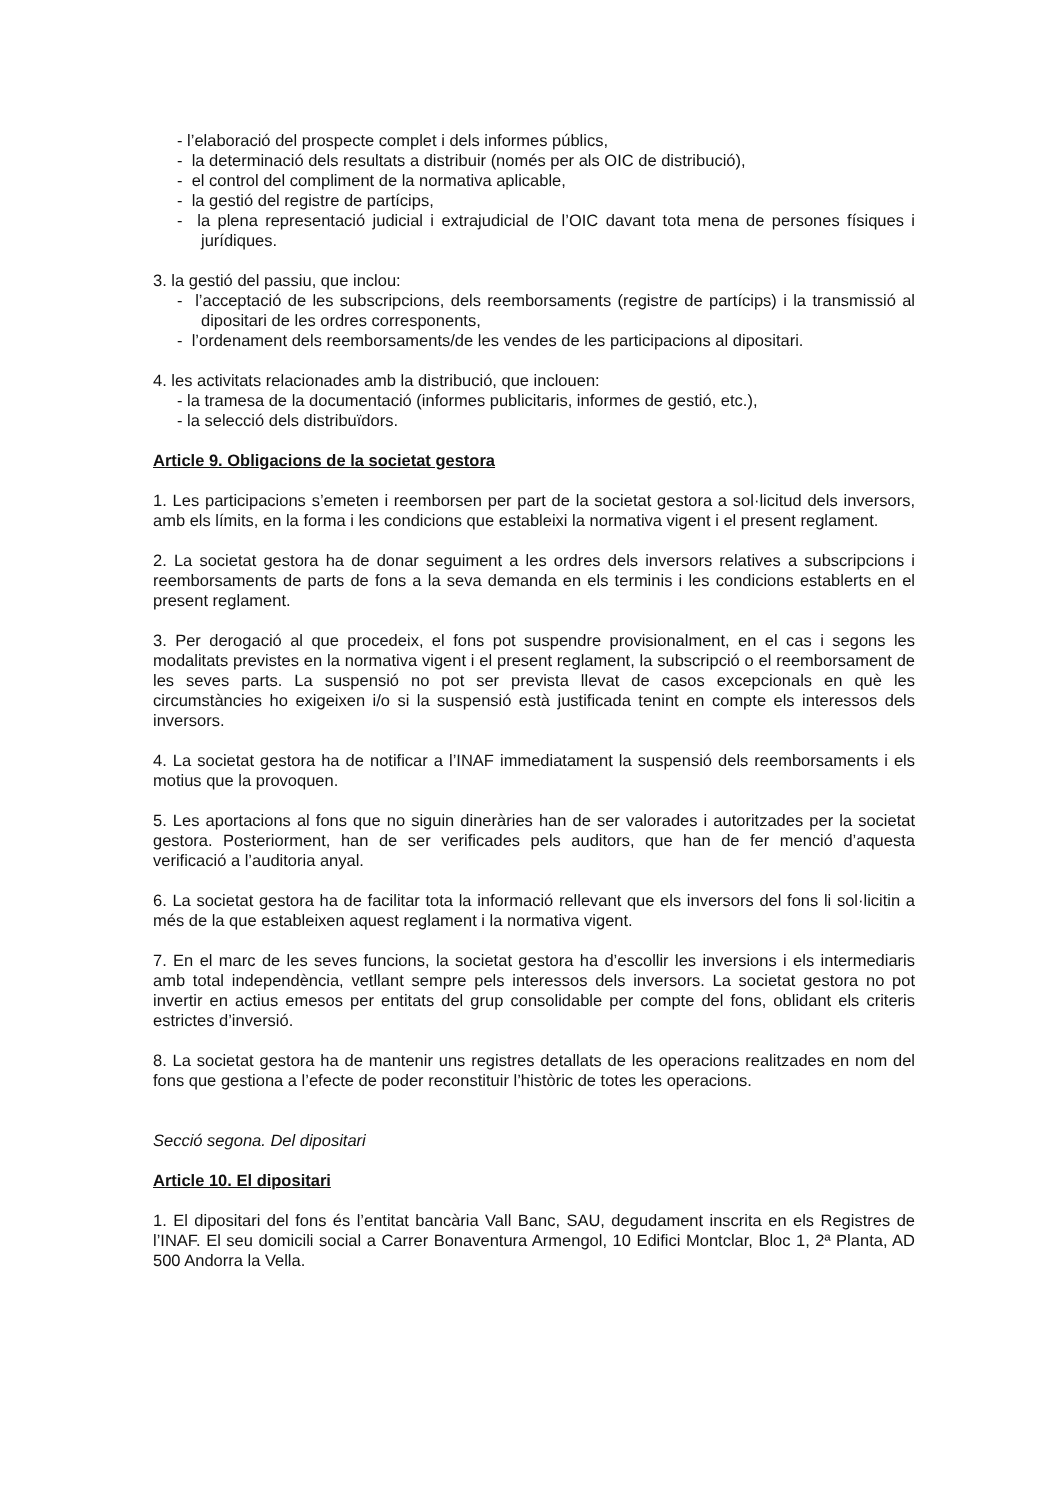- l’elaboració del prospecte complet i dels informes públics,
- la determinació dels resultats a distribuir (només per als OIC de distribució),
- el control del compliment de la normativa aplicable,
- la gestió del registre de partícips,
- la plena representació judicial i extrajudicial de l’OIC davant tota mena de persones físiques i jurídiques.
3. la gestió del passiu, que inclou:
- l’acceptació de les subscripcions, dels reemborsaments (registre de partícips) i la transmissió al dipositari de les ordres corresponents,
- l’ordenament dels reemborsaments/de les vendes de les participacions al dipositari.
4. les activitats relacionades amb la distribució, que inclouen:
- la tramesa de la documentació (informes publicitaris, informes de gestió, etc.),
- la selecció dels distribuïdors.
Article 9. Obligacions de la societat gestora
1. Les participacions s’emeten i reemborsen per part de la societat gestora a sol·licitud dels inversors, amb els límits, en la forma i les condicions que estableixi la normativa vigent i el present reglament.
2. La societat gestora ha de donar seguiment a les ordres dels inversors relatives a subscripcions i reemborsaments de parts de fons a la seva demanda en els terminis i les condicions establerts en el present reglament.
3. Per derogació al que procedeix, el fons pot suspendre provisionalment, en el cas i segons les modalitats previstes en la normativa vigent i el present reglament, la subscripció o el reemborsament de les seves parts. La suspensió no pot ser prevista llevat de casos excepcionals en què les circumstàncies ho exigeixen i/o si la suspensió està justificada tenint en compte els interessos dels inversors.
4. La societat gestora ha de notificar a l’INAF immediatament la suspensió dels reemborsaments i els motius que la provoquen.
5. Les aportacions al fons que no siguin dineràries han de ser valorades i autoritzades per la societat gestora. Posteriorment, han de ser verificades pels auditors, que han de fer menció d’aquesta verificació a l’auditoria anyal.
6. La societat gestora ha de facilitar tota la informació rellevant que els inversors del fons li sol·licitin a més de la que estableixen aquest reglament i la normativa vigent.
7. En el marc de les seves funcions, la societat gestora ha d’escollir les inversions i els intermediaris amb total independència, vetllant sempre pels interessos dels inversors. La societat gestora no pot invertir en actius emesos per entitats del grup consolidable per compte del fons, oblidant els criteris estrictes d’inversió.
8. La societat gestora ha de mantenir uns registres detallats de les operacions realitzades en nom del fons que gestiona a l’efecte de poder reconstituir l’històric de totes les operacions.
Secció segona. Del dipositari
Article 10. El dipositari
1. El dipositari del fons és l’entitat bancària Vall Banc, SAU, degudament inscrita en els Registres de l’INAF. El seu domicili social a Carrer Bonaventura Armengol, 10 Edifici Montclar, Bloc 1, 2ª Planta, AD 500 Andorra la Vella.